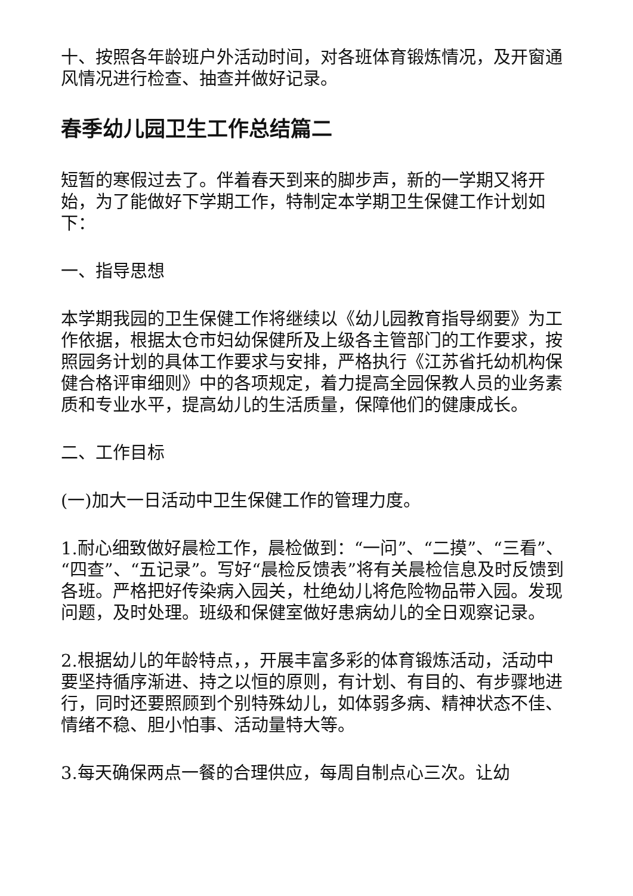十、按照各年龄班户外活动时间，对各班体育锻炼情况，及开窗通风情况进行检查、抽查并做好记录。
春季幼儿园卫生工作总结篇二
短暂的寒假过去了。伴着春天到来的脚步声，新的一学期又将开始，为了能做好下学期工作，特制定本学期卫生保健工作计划如下：
一、指导思想
本学期我园的卫生保健工作将继续以《幼儿园教育指导纲要》为工作依据，根据太仓市妇幼保健所及上级各主管部门的工作要求，按照园务计划的具体工作要求与安排，严格执行《江苏省托幼机构保健合格评审细则》中的各项规定，着力提高全园保教人员的业务素质和专业水平，提高幼儿的生活质量，保障他们的健康成长。
二、工作目标
(一)加大一日活动中卫生保健工作的管理力度。
1.耐心细致做好晨检工作，晨检做到：“一问”、“二摸”、“三看”、“四查”、“五记录”。写好“晨检反馈表”将有关晨检信息及时反馈到各班。严格把好传染病入园关，杜绝幼儿将危险物品带入园。发现问题，及时处理。班级和保健室做好患病幼儿的全日观察记录。
2.根据幼儿的年龄特点，，开展丰富多彩的体育锻炼活动，活动中要坚持循序渐进、持之以恒的原则，有计划、有目的、有步骤地进行，同时还要照顾到个别特殊幼儿，如体弱多病、精神状态不佳、情绪不稳、胆小怕事、活动量特大等。
3.每天确保两点一餐的合理供应，每周自制点心三次。让幼